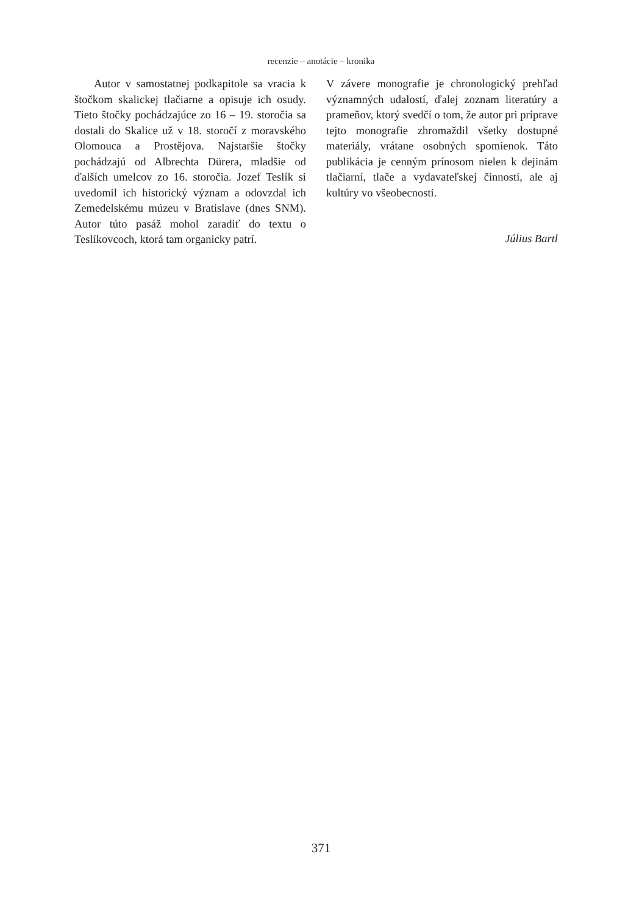recenzie – anotácie – kronika
Autor v samostatnej podkapitole sa vracia k štočkom skalickej tlačiarne a opisuje ich osudy. Tieto štočky pochádzajúce zo 16 – 19. storočia sa dostali do Skalice už v 18. storočí z moravského Olomouca a Prostějova. Najstaršie štočky pochádzajú od Albrechta Dürera, mladšie od ďalších umelcov zo 16. storočia. Jozef Teslík si uvedomil ich historický význam a odovzdal ich Zemedelskému múzeu v Bratislave (dnes SNM). Autor túto pasáž mohol zaradiť do textu o Teslíkovcoch, ktorá tam organicky patrí.
V závere monografie je chronologický prehľad významných udalostí, ďalej zoznam literatúry a prameňov, ktorý svedčí o tom, že autor pri príprave tejto monografie zhromaždil všetky dostupné materiály, vrátane osobných spomienok. Táto publikácia je cenným prínosom nielen k dejinám tlačiarní, tlače a vydavateľskej činnosti, ale aj kultúry vo všeobecnosti.
Július Bartl
371